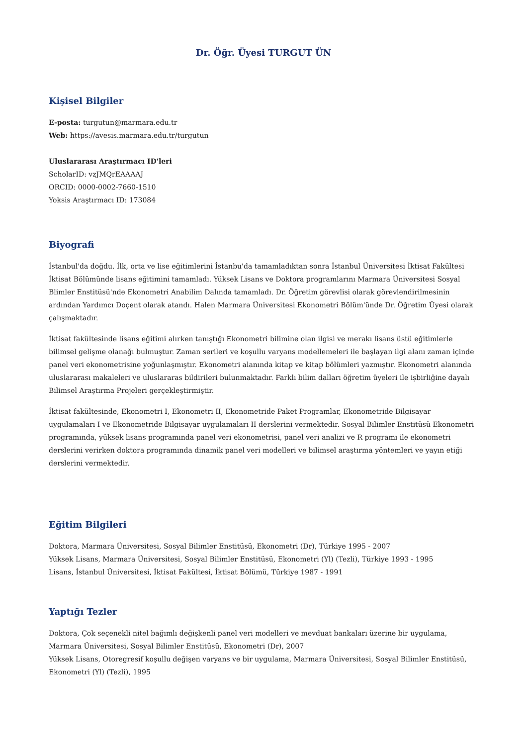Dr. Öğr. Üyesi TURGUT ÜN
Kişisel Bilgiler
E-posta: turgutun@marmara.edu.tr
Web: https://avesis.marmara.edu.tr/turgutun
Uluslararası Araştırmacı ID'leri
ScholarID: vzJMQrEAAAAJ
ORCID: 0000-0002-7660-1510
Yoksis Araştırmacı ID: 173084
Biyografi
İstanbul'da doğdu. İlk, orta ve lise eğitimlerini İstanbu'da tamamladıktan sonra İstanbul Üniversitesi İktisat Fakültesi İktisat Bölümünde lisans eğitimini tamamladı. Yüksek Lisans ve Doktora programlarını Marmara Üniversitesi Sosyal Blimler Enstitüsü'nde Ekonometri Anabilim Dalında tamamladı. Dr. Öğretim görevlisi olarak görevlendirilmesinin ardından Yardımcı Doçent olarak atandı. Halen Marmara Üniversitesi Ekonometri Bölüm'ünde Dr. Öğretim Üyesi olarak çalışmaktadır.
İktisat fakültesinde lisans eğitimi alırken tanıştığı Ekonometri bilimine olan ilgisi ve merakı lisans üstü eğitimlerle bilimsel gelişme olanağı bulmuştur. Zaman serileri ve koşullu varyans modellemeleri ile başlayan ilgi alanı zaman içinde panel veri ekonometrisine yoğunlaşmıştır. Ekonometri alanında kitap ve kitap bölümleri yazmıştır. Ekonometri alanında uluslararası makaleleri ve uluslararas bildirileri bulunmaktadır. Farklı bilim dalları öğretim üyeleri ile işbirliğine dayalı Bilimsel Araştırma Projeleri gerçekleştirmiştir.
İktisat fakültesinde, Ekonometri I, Ekonometri II, Ekonometride Paket Programlar, Ekonometride Bilgisayar uygulamaları I ve Ekonometride Bilgisayar uygulamaları II derslerini vermektedir. Sosyal Bilimler Enstitüsü Ekonometri programında, yüksek lisans programında panel veri ekonometrisi, panel veri analizi ve R programı ile ekonometri derslerini verirken doktora programında dinamik panel veri modelleri ve bilimsel araştırma yöntemleri ve yayın etiği derslerini vermektedir.
Eğitim Bilgileri
Doktora, Marmara Üniversitesi, Sosyal Bilimler Enstitüsü, Ekonometri (Dr), Türkiye 1995 - 2007
Yüksek Lisans, Marmara Üniversitesi, Sosyal Bilimler Enstitüsü, Ekonometri (Yl) (Tezli), Türkiye 1993 - 1995
Lisans, İstanbul Üniversitesi, İktisat Fakültesi, İktisat Bölümü, Türkiye 1987 - 1991
Yaptığı Tezler
Doktora, Çok seçenekli nitel bağımlı değişkenli panel veri modelleri ve mevduat bankaları üzerine bir uygulama, Marmara Üniversitesi, Sosyal Bilimler Enstitüsü, Ekonometri (Dr), 2007
Yüksek Lisans, Otoregresif koşullu değişen varyans ve bir uygulama, Marmara Üniversitesi, Sosyal Bilimler Enstitüsü, Ekonometri (Yl) (Tezli), 1995